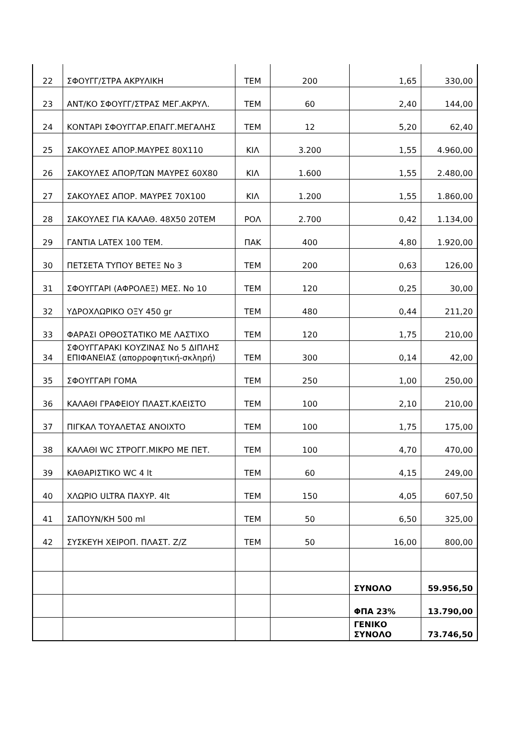| 22 | ΣΦΟΥΓΓ/ΣΤΡΑ ΑΚΡΥΛΙΚΗ | ΤΕΜ | 200 | 1,65 | 330,00 |
| 23 | ΑΝΤ/ΚΟ ΣΦΟΥΓΓ/ΣΤΡΑΣ ΜΕΓ.ΑΚΡΥΛ. | ΤΕΜ | 60 | 2,40 | 144,00 |
| 24 | ΚΟΝΤΑΡΙ ΣΦΟΥΓΓΑΡ.ΕΠΑΓΓ.ΜΕΓΑΛΗΣ | ΤΕΜ | 12 | 5,20 | 62,40 |
| 25 | ΣΑΚΟΥΛΕΣ ΑΠΟΡ.ΜΑΥΡΕΣ 80Χ110 | ΚΙΛ | 3.200 | 1,55 | 4.960,00 |
| 26 | ΣΑΚΟΥΛΕΣ ΑΠΟΡ/ΤΩΝ ΜΑΥΡΕΣ 60Χ80 | ΚΙΛ | 1.600 | 1,55 | 2.480,00 |
| 27 | ΣΑΚΟΥΛΕΣ ΑΠΟΡ. ΜΑΥΡΕΣ 70Χ100 | ΚΙΛ | 1.200 | 1,55 | 1.860,00 |
| 28 | ΣΑΚΟΥΛΕΣ ΓΙΑ ΚΑΛΑΘ. 48Χ50 20ΤΕΜ | ΡΟΛ | 2.700 | 0,42 | 1.134,00 |
| 29 | ΓΑΝΤΙΑ LATEX 100 ΤΕΜ. | ΠΑΚ | 400 | 4,80 | 1.920,00 |
| 30 | ΠΕΤΣΕΤΑ ΤΥΠΟΥ ΒΕΤΕΞ Νο 3 | ΤΕΜ | 200 | 0,63 | 126,00 |
| 31 | ΣΦΟΥΓΓΑΡΙ (ΑΦΡΟΛΕΞ) ΜΕΣ. Νο 10 | ΤΕΜ | 120 | 0,25 | 30,00 |
| 32 | ΥΔΡΟΧΛΩΡΙΚΟ ΟΞΥ 450 gr | ΤΕΜ | 480 | 0,44 | 211,20 |
| 33 | ΦΑΡΑΣΙ ΟΡΘΟΣΤΑΤΙΚΟ ΜΕ ΛΑΣΤΙΧΟ | ΤΕΜ | 120 | 1,75 | 210,00 |
| 34 | ΣΦΟΥΓΓΑΡΑΚΙ ΚΟΥΖΙΝΑΣ Νο 5 ΔΙΠΛΗΣ ΕΠΙΦΑΝΕΙΑΣ (απορροφητική-σκληρή) | ΤΕΜ | 300 | 0,14 | 42,00 |
| 35 | ΣΦΟΥΓΓΑΡΙ ΓΟΜΑ | ΤΕΜ | 250 | 1,00 | 250,00 |
| 36 | ΚΑΛΑΘΙ ΓΡΑΦΕΙΟΥ ΠΛΑΣΤ.ΚΛΕΙΣΤΟ | ΤΕΜ | 100 | 2,10 | 210,00 |
| 37 | ΠΙΓΚΑΛ ΤΟΥΑΛΕΤΑΣ ΑΝΟΙΧΤΟ | ΤΕΜ | 100 | 1,75 | 175,00 |
| 38 | ΚΑΛΑΘΙ WC ΣΤΡΟΓΓ.ΜΙΚΡΟ ΜΕ ΠΕΤ. | ΤΕΜ | 100 | 4,70 | 470,00 |
| 39 | ΚΑΘΑΡΙΣΤΙΚΟ WC 4 lt | ΤΕΜ | 60 | 4,15 | 249,00 |
| 40 | ΧΛΩΡΙΟ ULTRA ΠΑΧΥΡ. 4lt | ΤΕΜ | 150 | 4,05 | 607,50 |
| 41 | ΣΑΠΟΥΝ/ΚΗ 500 ml | ΤΕΜ | 50 | 6,50 | 325,00 |
| 42 | ΣΥΣΚΕΥΗ ΧΕΙΡΟΠ. ΠΛΑΣΤ. Ζ/Ζ | ΤΕΜ | 50 | 16,00 | 800,00 |
| | | | | ΣΥΝΟΛΟ | 59.956,50 |
| | | | | ΦΠΑ 23% | 13.790,00 |
| | | | | ΓΕΝΙΚΟ ΣΥΝΟΛΟ | 73.746,50 |